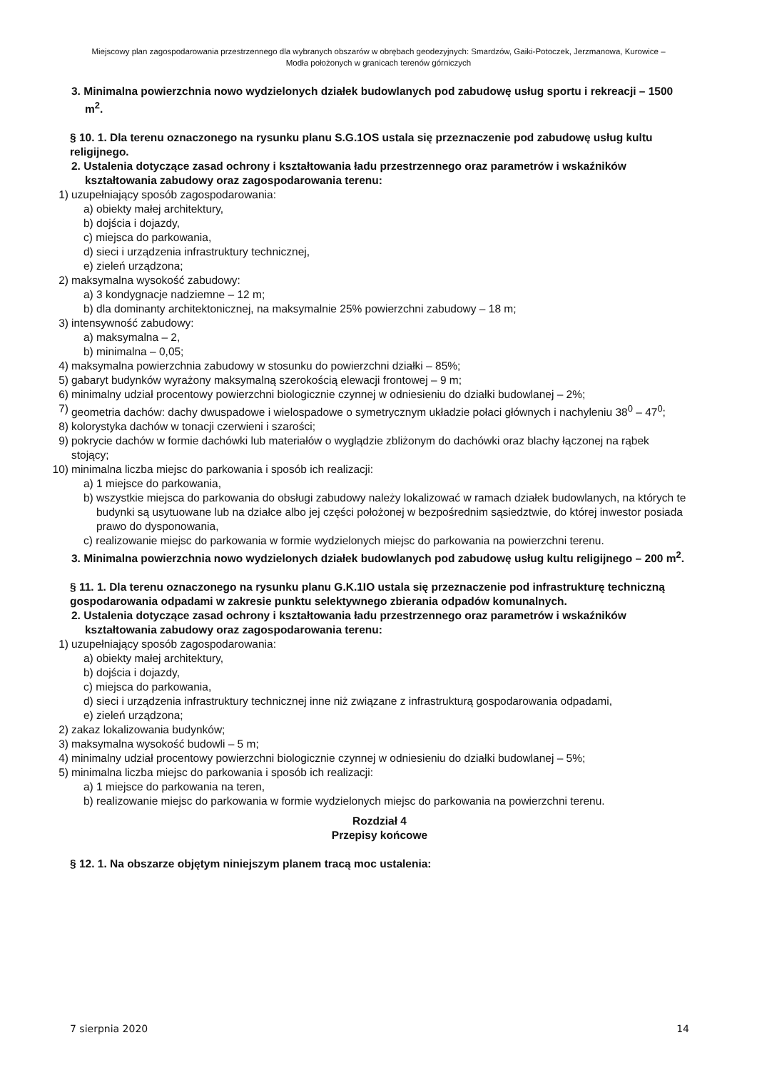Miejscowy plan zagospodarowania przestrzennego dla wybranych obszarów w obrębach geodezyjnych: Smardzów, Gaiki-Potoczek, Jerzmanowa, Kurowice – Modła położonych w granicach terenów górniczych
3. Minimalna powierzchnia nowo wydzielonych działek budowlanych pod zabudowę usług sportu i rekreacji – 1500 m<sup>2</sup>.
§ 10. 1. Dla terenu oznaczonego na rysunku planu S.G.1OS ustala się przeznaczenie pod zabudowę usług kultu religijnego.
2. Ustalenia dotyczące zasad ochrony i kształtowania ładu przestrzennego oraz parametrów i wskaźników kształtowania zabudowy oraz zagospodarowania terenu:
1) uzupełniający sposób zagospodarowania:
a) obiekty małej architektury,
b) dojścia i dojazdy,
c) miejsca do parkowania,
d) sieci i urządzenia infrastruktury technicznej,
e) zieleń urządzona;
2) maksymalna wysokość zabudowy:
a) 3 kondygnacje nadziemne – 12 m;
b) dla dominanty architektonicznej, na maksymalnie 25% powierzchni zabudowy – 18 m;
3) intensywność zabudowy:
a) maksymalna – 2,
b) minimalna – 0,05;
4) maksymalna powierzchnia zabudowy w stosunku do powierzchni działki – 85%;
5) gabaryt budynków wyrażony maksymalną szerokością elewacji frontowej – 9 m;
6) minimalny udział procentowy powierzchni biologicznie czynnej w odniesieniu do działki budowlanej – 2%;
7) geometria dachów: dachy dwuspadowe i wielospadowe o symetrycznym układzie połaci głównych i nachyleniu 38<sup>0</sup> – 47<sup>0</sup>;
8) kolorystyka dachów w tonacji czerwieni i szarości;
9) pokrycie dachów w formie dachówki lub materiałów o wyglądzie zbliżonym do dachówki oraz blachy łączonej na rąbek stojący;
10) minimalna liczba miejsc do parkowania i sposób ich realizacji:
a) 1 miejsce do parkowania,
b) wszystkie miejsca do parkowania do obsługi zabudowy należy lokalizować w ramach działek budowlanych, na których te budynki są usytuowane lub na działce albo jej części położonej w bezpośrednim sąsiedztwie, do której inwestor posiada prawo do dysponowania,
c) realizowanie miejsc do parkowania w formie wydzielonych miejsc do parkowania na powierzchni terenu.
3. Minimalna powierzchnia nowo wydzielonych działek budowlanych pod zabudowę usług kultu religijnego – 200 m<sup>2</sup>.
§ 11. 1. Dla terenu oznaczonego na rysunku planu G.K.1IO ustala się przeznaczenie pod infrastrukturę techniczną gospodarowania odpadami w zakresie punktu selektywnego zbierania odpadów komunalnych.
2. Ustalenia dotyczące zasad ochrony i kształtowania ładu przestrzennego oraz parametrów i wskaźników kształtowania zabudowy oraz zagospodarowania terenu:
1) uzupełniający sposób zagospodarowania:
a) obiekty małej architektury,
b) dojścia i dojazdy,
c) miejsca do parkowania,
d) sieci i urządzenia infrastruktury technicznej inne niż związane z infrastrukturą gospodarowania odpadami,
e) zieleń urządzona;
2) zakaz lokalizowania budynków;
3) maksymalna wysokość budowli – 5 m;
4) minimalny udział procentowy powierzchni biologicznie czynnej w odniesieniu do działki budowlanej – 5%;
5) minimalna liczba miejsc do parkowania i sposób ich realizacji:
a) 1 miejsce do parkowania na teren,
b) realizowanie miejsc do parkowania w formie wydzielonych miejsc do parkowania na powierzchni terenu.
Rozdział 4
Przepisy końcowe
§ 12. 1. Na obszarze objętym niniejszym planem tracą moc ustalenia:
7 sierpnia 2020 14